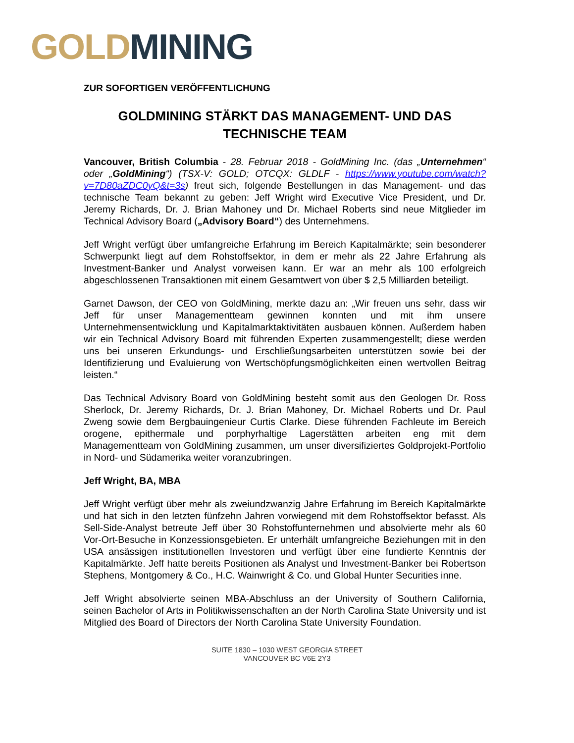GOLD MINING
ZUR SOFORTIGEN VERÖFFENTLICHUNG
GOLDMINING STÄRKT DAS MANAGEMENT- UND DAS TECHNISCHE TEAM
Vancouver, British Columbia - 28. Februar 2018 - GoldMining Inc. (das „Unternehmen“ oder „GoldMining“) (TSX-V: GOLD; OTCQX: GLDLF - https://www.youtube.com/watch?v=7D80aZDC0yQ&t=3s) freut sich, folgende Bestellungen in das Management- und das technische Team bekannt zu geben: Jeff Wright wird Executive Vice President, und Dr. Jeremy Richards, Dr. J. Brian Mahoney und Dr. Michael Roberts sind neue Mitglieder im Technical Advisory Board („Advisory Board“) des Unternehmens.
Jeff Wright verfügt über umfangreiche Erfahrung im Bereich Kapitalmärkte; sein besonderer Schwerpunkt liegt auf dem Rohstoffsektor, in dem er mehr als 22 Jahre Erfahrung als Investment-Banker und Analyst vorweisen kann. Er war an mehr als 100 erfolgreich abgeschlossenen Transaktionen mit einem Gesamtwert von über $ 2,5 Milliarden beteiligt.
Garnet Dawson, der CEO von GoldMining, merkte dazu an: „Wir freuen uns sehr, dass wir Jeff für unser Managementteam gewinnen konnten und mit ihm unsere Unternehmensentwicklung und Kapitalmarktaktivitäten ausbauen können. Außerdem haben wir ein Technical Advisory Board mit führenden Experten zusammengestellt; diese werden uns bei unseren Erkundungs- und Erschließungsarbeiten unterstützen sowie bei der Identifizierung und Evaluierung von Wertschöpfungsmöglichkeiten einen wertvollen Beitrag leisten.“
Das Technical Advisory Board von GoldMining besteht somit aus den Geologen Dr. Ross Sherlock, Dr. Jeremy Richards, Dr. J. Brian Mahoney, Dr. Michael Roberts und Dr. Paul Zweng sowie dem Bergbauingenieur Curtis Clarke. Diese führenden Fachleute im Bereich orogene, epithermale und porphyrhaltige Lagerstätten arbeiten eng mit dem Managementteam von GoldMining zusammen, um unser diversifiziertes Goldprojekt-Portfolio in Nord- und Südamerika weiter voranzubringen.
Jeff Wright, BA, MBA
Jeff Wright verfügt über mehr als zweiundzwanzig Jahre Erfahrung im Bereich Kapitalmärkte und hat sich in den letzten fünfzehn Jahren vorwiegend mit dem Rohstoffsektor befasst. Als Sell-Side-Analyst betreute Jeff über 30 Rohstoffunternehmen und absolvierte mehr als 60 Vor-Ort-Besuche in Konzessionsgebieten. Er unterhält umfangreiche Beziehungen mit in den USA ansässigen institutionellen Investoren und verfügt über eine fundierte Kenntnis der Kapitalmärkte. Jeff hatte bereits Positionen als Analyst und Investment-Banker bei Robertson Stephens, Montgomery & Co., H.C. Wainwright & Co. und Global Hunter Securities inne.
Jeff Wright absolvierte seinen MBA-Abschluss an der University of Southern California, seinen Bachelor of Arts in Politikwissenschaften an der North Carolina State University und ist Mitglied des Board of Directors der North Carolina State University Foundation.
SUITE 1830 – 1030 WEST GEORGIA STREET
VANCOUVER BC V6E 2Y3